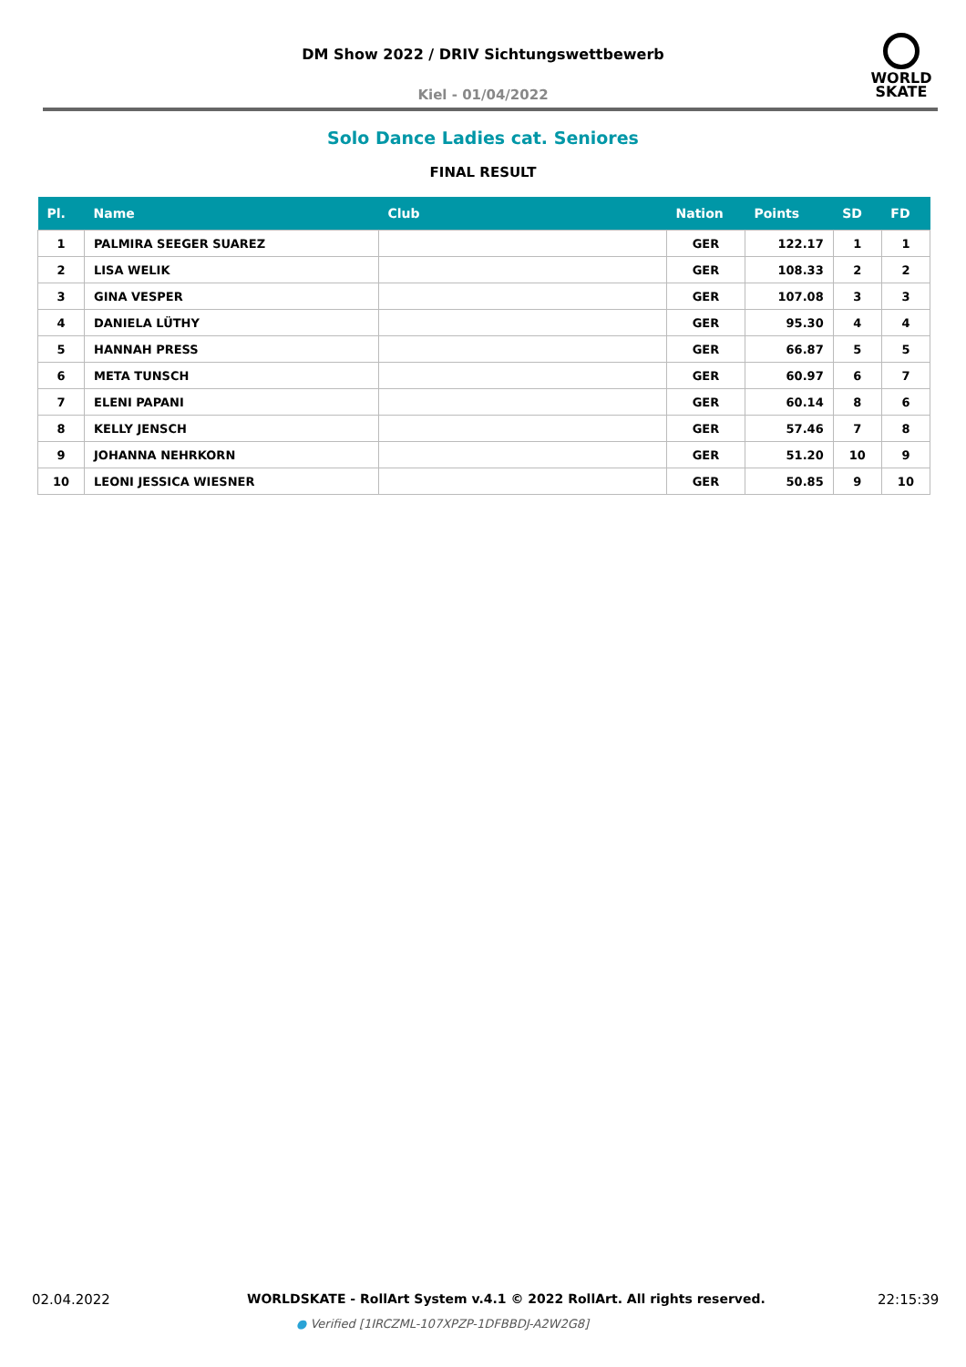DM Show 2022 / DRIV Sichtungswettbewerb
Kiel - 01/04/2022
WORLD
SKATE
Solo Dance Ladies cat. Seniores
FINAL RESULT
| Pl. | Name | Club | Nation | Points | SD | FD |
| --- | --- | --- | --- | --- | --- | --- |
| 1 | PALMIRA SEEGER SUAREZ | | GER | 122.17 | 1 | 1 |
| 2 | LISA WELIK | | GER | 108.33 | 2 | 2 |
| 3 | GINA VESPER | | GER | 107.08 | 3 | 3 |
| 4 | DANIELA LÜTHY | | GER | 95.30 | 4 | 4 |
| 5 | HANNAH PRESS | | GER | 66.87 | 5 | 5 |
| 6 | META TUNSCH | | GER | 60.97 | 6 | 7 |
| 7 | ELENI PAPANI | | GER | 60.14 | 8 | 6 |
| 8 | KELLY JENSCH | | GER | 57.46 | 7 | 8 |
| 9 | JOHANNA NEHRKORN | | GER | 51.20 | 10 | 9 |
| 10 | LEONI JESSICA WIESNER | | GER | 50.85 | 9 | 10 |
02.04.2022
WORLDSKATE - RollArt System v.4.1 © 2022 RollArt. All rights reserved.
22:15:39
● Verified [1IRCZML-107XPZP-1DFBBDJ-A2W2G8]